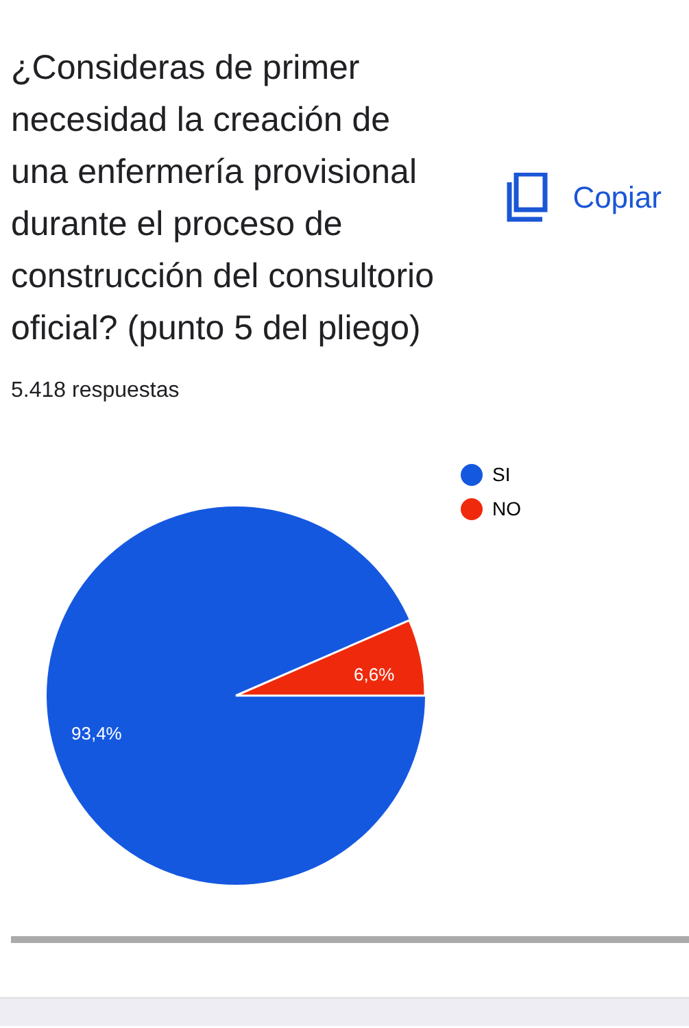¿Consideras de primer necesidad la creación de una enfermería provisional durante el proceso de construcción del consultorio oficial? (punto 5 del pliego)
Copiar
5.418 respuestas
6,6%
93,4%
SI
NO